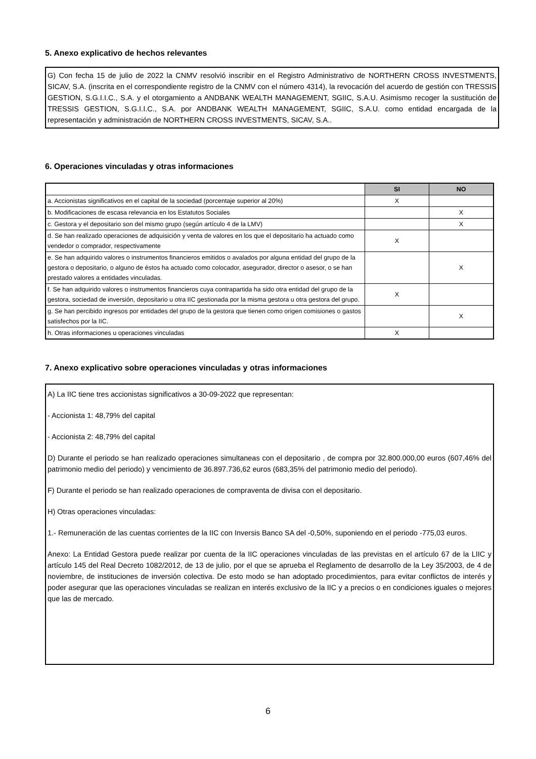5. Anexo explicativo de hechos relevantes
G) Con fecha 15 de julio de 2022 la CNMV resolvió inscribir en el Registro Administrativo de NORTHERN CROSS INVESTMENTS, SICAV, S.A. (inscrita en el correspondiente registro de la CNMV con el número 4314), la revocación del acuerdo de gestión con TRESSIS GESTION, S.G.I.I.C., S.A. y el otorgamiento a ANDBANK WEALTH MANAGEMENT, SGIIC, S.A.U. Asimismo recoger la sustitución de TRESSIS GESTION, S.G.I.I.C., S.A. por ANDBANK WEALTH MANAGEMENT, SGIIC, S.A.U. como entidad encargada de la representación y administración de NORTHERN CROSS INVESTMENTS, SICAV, S.A..
6. Operaciones vinculadas y otras informaciones
| | SI | NO |
| --- | --- | --- |
| a. Accionistas significativos en el capital de la sociedad (porcentaje superior al 20%) | X | |
| b. Modificaciones de escasa relevancia en los Estatutos Sociales | | X |
| c. Gestora y el depositario son del mismo grupo (según artículo 4 de la LMV) | | X |
| d. Se han realizado operaciones de adquisición y venta de valores en los que el depositario ha actuado como vendedor o comprador, respectivamente | X | |
| e. Se han adquirido valores o instrumentos financieros emitidos o avalados por alguna entidad del grupo de la gestora o depositario, o alguno de éstos ha actuado como colocador, asegurador, director o asesor, o se han prestado valores a entidades vinculadas. | | X |
| f. Se han adquirido valores o instrumentos financieros cuya contrapartida ha sido otra entidad del grupo de la gestora, sociedad de inversión, depositario u otra IIC gestionada por la misma gestora u otra gestora del grupo. | X | |
| g. Se han percibido ingresos por entidades del grupo de la gestora que tienen como origen comisiones o gastos satisfechos por la IIC. | | X |
| h. Otras informaciones u operaciones vinculadas | X | |
7. Anexo explicativo sobre operaciones vinculadas y otras informaciones
A) La IIC tiene tres accionistas significativos a 30-09-2022 que representan:
- Accionista 1: 48,79% del capital
- Accionista 2: 48,79% del capital
D) Durante el periodo se han realizado operaciones simultaneas con el depositario , de compra por 32.800.000,00 euros (607,46% del patrimonio medio del periodo) y vencimiento de 36.897.736,62 euros (683,35% del patrimonio medio del periodo).
F) Durante el periodo se han realizado operaciones de compraventa de divisa con el depositario.
H) Otras operaciones vinculadas:
1.- Remuneración de las cuentas corrientes de la IIC con Inversis Banco SA del -0,50%, suponiendo en el periodo -775,03 euros.
Anexo: La Entidad Gestora puede realizar por cuenta de la IIC operaciones vinculadas de las previstas en el artículo 67 de la LIIC y artículo 145 del Real Decreto 1082/2012, de 13 de julio, por el que se aprueba el Reglamento de desarrollo de la Ley 35/2003, de 4 de noviembre, de instituciones de inversión colectiva. De esto modo se han adoptado procedimientos, para evitar conflictos de interés y poder asegurar que las operaciones vinculadas se realizan en interés exclusivo de la IIC y a precios o en condiciones iguales o mejores que las de mercado.
6